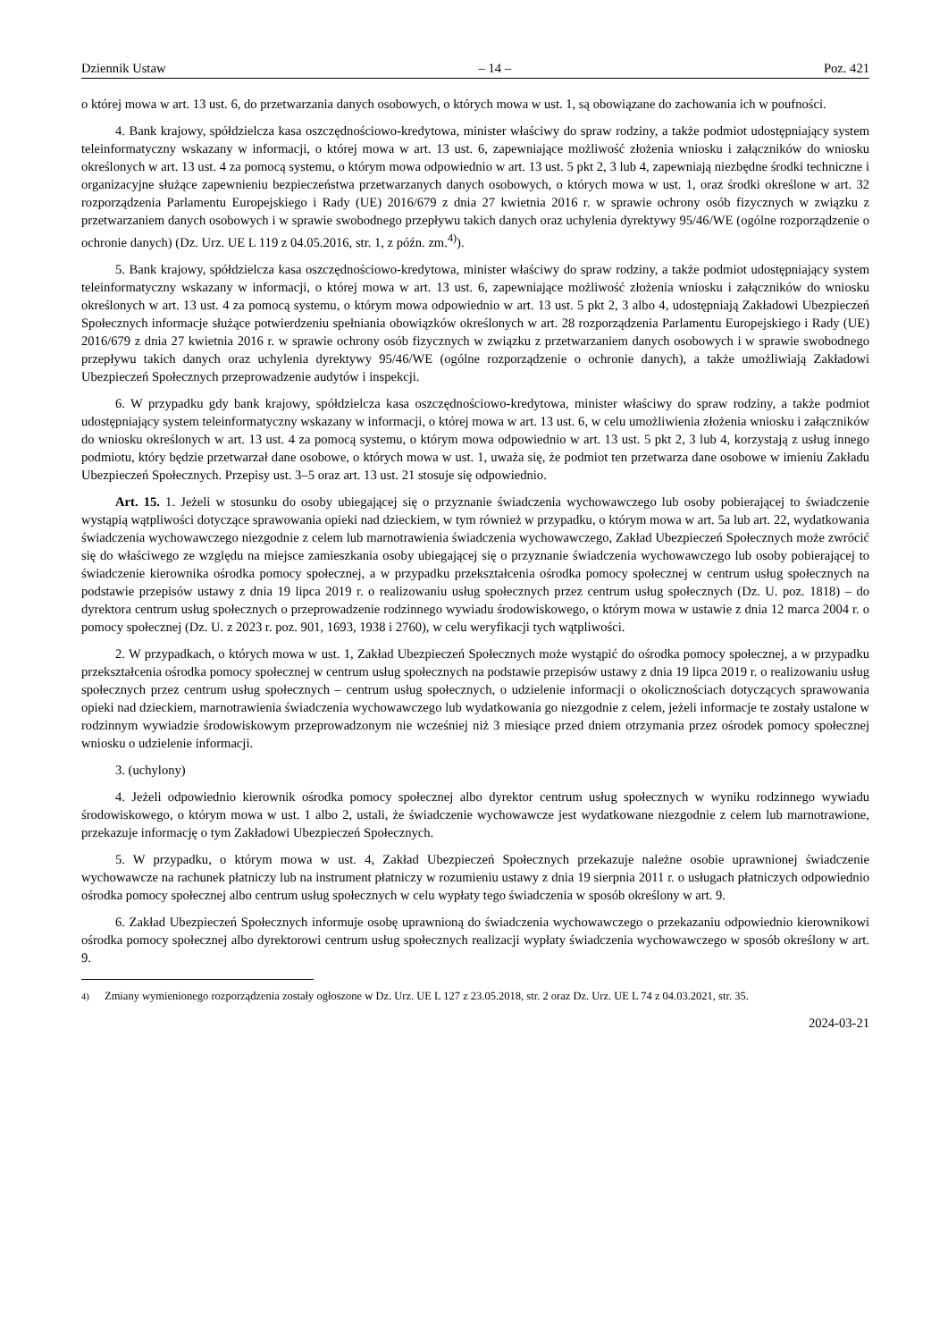Dziennik Ustaw – 14 – Poz. 421
o której mowa w art. 13 ust. 6, do przetwarzania danych osobowych, o których mowa w ust. 1, są obowiązane do zachowania ich w poufności.
4. Bank krajowy, spółdzielcza kasa oszczędnościowo-kredytowa, minister właściwy do spraw rodziny, a także podmiot udostępniający system teleinformatyczny wskazany w informacji, o której mowa w art. 13 ust. 6, zapewniające możliwość złożenia wniosku i załączników do wniosku określonych w art. 13 ust. 4 za pomocą systemu, o którym mowa odpowiednio w art. 13 ust. 5 pkt 2, 3 lub 4, zapewniają niezbędne środki techniczne i organizacyjne służące zapewnieniu bezpieczeństwa przetwarzanych danych osobowych, o których mowa w ust. 1, oraz środki określone w art. 32 rozporządzenia Parlamentu Europejskiego i Rady (UE) 2016/679 z dnia 27 kwietnia 2016 r. w sprawie ochrony osób fizycznych w związku z przetwarzaniem danych osobowych i w sprawie swobodnego przepływu takich danych oraz uchylenia dyrektywy 95/46/WE (ogólne rozporządzenie o ochronie danych) (Dz. Urz. UE L 119 z 04.05.2016, str. 1, z późn. zm.<sup>4)</sup>).
5. Bank krajowy, spółdzielcza kasa oszczędnościowo-kredytowa, minister właściwy do spraw rodziny, a także podmiot udostępniający system teleinformatyczny wskazany w informacji, o której mowa w art. 13 ust. 6, zapewniające możliwość złożenia wniosku i załączników do wniosku określonych w art. 13 ust. 4 za pomocą systemu, o którym mowa odpowiednio w art. 13 ust. 5 pkt 2, 3 albo 4, udostępniają Zakładowi Ubezpieczeń Społecznych informacje służące potwierdzeniu spełniania obowiązków określonych w art. 28 rozporządzenia Parlamentu Europejskiego i Rady (UE) 2016/679 z dnia 27 kwietnia 2016 r. w sprawie ochrony osób fizycznych w związku z przetwarzaniem danych osobowych i w sprawie swobodnego przepływu takich danych oraz uchylenia dyrektywy 95/46/WE (ogólne rozporządzenie o ochronie danych), a także umożliwiają Zakładowi Ubezpieczeń Społecznych przeprowadzenie audytów i inspekcji.
6. W przypadku gdy bank krajowy, spółdzielcza kasa oszczędnościowo-kredytowa, minister właściwy do spraw rodziny, a także podmiot udostępniający system teleinformatyczny wskazany w informacji, o której mowa w art. 13 ust. 6, w celu umożliwienia złożenia wniosku i załączników do wniosku określonych w art. 13 ust. 4 za pomocą systemu, o którym mowa odpowiednio w art. 13 ust. 5 pkt 2, 3 lub 4, korzystają z usług innego podmiotu, który będzie przetwarzał dane osobowe, o których mowa w ust. 1, uważa się, że podmiot ten przetwarza dane osobowe w imieniu Zakładu Ubezpieczeń Społecznych. Przepisy ust. 3–5 oraz art. 13 ust. 21 stosuje się odpowiednio.
Art. 15. 1. Jeżeli w stosunku do osoby ubiegającej się o przyznanie świadczenia wychowawczego lub osoby pobierającej to świadczenie wystąpią wątpliwości dotyczące sprawowania opieki nad dzieckiem, w tym również w przypadku, o którym mowa w art. 5a lub art. 22, wydatkowania świadczenia wychowawczego niezgodnie z celem lub marnotrawienia świadczenia wychowawczego, Zakład Ubezpieczeń Społecznych może zwrócić się do właściwego ze względu na miejsce zamieszkania osoby ubiegającej się o przyznanie świadczenia wychowawczego lub osoby pobierającej to świadczenie kierownika ośrodka pomocy społecznej, a w przypadku przekształcenia ośrodka pomocy społecznej w centrum usług społecznych na podstawie przepisów ustawy z dnia 19 lipca 2019 r. o realizowaniu usług społecznych przez centrum usług społecznych (Dz. U. poz. 1818) – do dyrektora centrum usług społecznych o przeprowadzenie rodzinnego wywiadu środowiskowego, o którym mowa w ustawie z dnia 12 marca 2004 r. o pomocy społecznej (Dz. U. z 2023 r. poz. 901, 1693, 1938 i 2760), w celu weryfikacji tych wątpliwości.
2. W przypadkach, o których mowa w ust. 1, Zakład Ubezpieczeń Społecznych może wystąpić do ośrodka pomocy społecznej, a w przypadku przekształcenia ośrodka pomocy społecznej w centrum usług społecznych na podstawie przepisów ustawy z dnia 19 lipca 2019 r. o realizowaniu usług społecznych przez centrum usług społecznych – centrum usług społecznych, o udzielenie informacji o okolicznościach dotyczących sprawowania opieki nad dzieckiem, marnotrawienia świadczenia wychowawczego lub wydatkowania go niezgodnie z celem, jeżeli informacje te zostały ustalone w rodzinnym wywiadzie środowiskowym przeprowadzonym nie wcześniej niż 3 miesiące przed dniem otrzymania przez ośrodek pomocy społecznej wniosku o udzielenie informacji.
3. (uchylony)
4. Jeżeli odpowiednio kierownik ośrodka pomocy społecznej albo dyrektor centrum usług społecznych w wyniku rodzinnego wywiadu środowiskowego, o którym mowa w ust. 1 albo 2, ustali, że świadczenie wychowawcze jest wydatkowane niezgodnie z celem lub marnotrawione, przekazuje informację o tym Zakładowi Ubezpieczeń Społecznych.
5. W przypadku, o którym mowa w ust. 4, Zakład Ubezpieczeń Społecznych przekazuje należne osobie uprawnionej świadczenie wychowawcze na rachunek płatniczy lub na instrument płatniczy w rozumieniu ustawy z dnia 19 sierpnia 2011 r. o usługach płatniczych odpowiednio ośrodka pomocy społecznej albo centrum usług społecznych w celu wypłaty tego świadczenia w sposób określony w art. 9.
6. Zakład Ubezpieczeń Społecznych informuje osobę uprawnioną do świadczenia wychowawczego o przekazaniu odpowiednio kierownikowi ośrodka pomocy społecznej albo dyrektorowi centrum usług społecznych realizacji wypłaty świadczenia wychowawczego w sposób określony w art. 9.
<sup>4)</sup> Zmiany wymienionego rozporządzenia zostały ogłoszone w Dz. Urz. UE L 127 z 23.05.2018, str. 2 oraz Dz. Urz. UE L 74 z 04.03.2021, str. 35.
2024-03-21